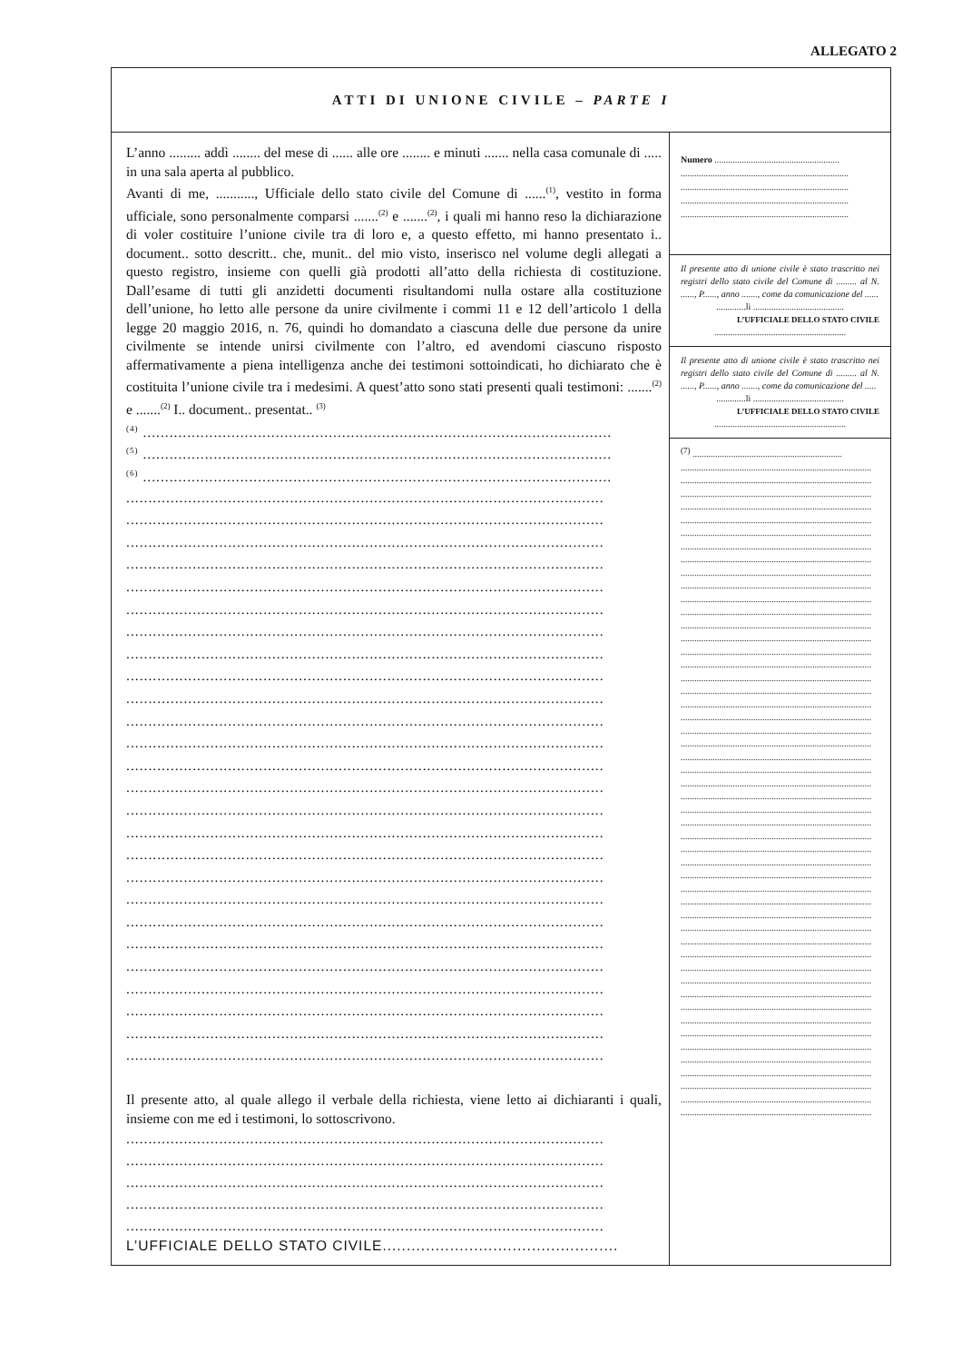ALLEGATO 2
ATTI DI UNIONE CIVILE – PARTE I
L’anno ......... addì ........ del mese di ...... alle ore ........ e minuti ....... nella casa comunale di ..... in una sala aperta al pubblico.
Avanti di me, ..........., Ufficiale dello stato civile del Comune di ......<sup>(1)</sup>, vestito in forma ufficiale, sono personalmente comparsi .......<sup>(2)</sup> e .......<sup>(2)</sup>, i quali mi hanno reso la dichiarazione di voler costituire l’unione civile tra di loro e, a questo effetto, mi hanno presentato i.. document.. sotto descritt.. che, munit.. del mio visto, inserisco nel volume degli allegati a questo registro, insieme con quelli già prodotti all’atto della richiesta di costituzione. Dall’esame di tutti gli anzidetti documenti risultandomi nulla ostare alla costituzione dell’unione, ho letto alle persone da unire civilmente i commi 11 e 12 dell’articolo 1 della legge 20 maggio 2016, n. 76, quindi ho domandato a ciascuna delle due persone da unire civilmente se intende unirsi civilmente con l’altro, ed avendomi ciascuno risposto affermativamente a piena intelligenza anche dei testimoni sottoindicati, ho dichiarato che è costituita l’unione civile tra i medesimi. A quest’atto sono stati presenti quali testimoni: .......<sup>(2)</sup> e .......<sup>(2)</sup> I.. document.. presentat.. <sup>(3)</sup>
<sup>(4)</sup> ..........................................................................................................
<sup>(5)</sup> ..........................................................................................................
<sup>(6)</sup> ..........................................................................................................
............................................................................................................
............................................................................................................
............................................................................................................
............................................................................................................
............................................................................................................
............................................................................................................
............................................................................................................
............................................................................................................
............................................................................................................
............................................................................................................
............................................................................................................
............................................................................................................
............................................................................................................
............................................................................................................
............................................................................................................
............................................................................................................
............................................................................................................
............................................................................................................
............................................................................................................
............................................................................................................
............................................................................................................
............................................................................................................
............................................................................................................
............................................................................................................
............................................................................................................
............................................................................................................
Il presente atto, al quale allego il verbale della richiesta, viene letto ai dichiaranti i quali, insieme con me ed i testimoni, lo sottoscrivono.
............................................................................................................
............................................................................................................
............................................................................................................
............................................................................................................
............................................................................................................
L’UFFICIALE DELLO STATO CIVILE.................................................
Numero .......................................................
..........................................................................
..........................................................................
..........................................................................
..........................................................................
Il presente atto di unione civile è stato trascritto nei registri dello stato civile del Comune di ......... al N. ......, P......, anno ......., come da comunicazione del ......
.............li ........................................
L’UFFICIALE DELLO STATO CIVILE
..........................................................
Il presente atto di unione civile è stato trascritto nei registri dello stato civile del Comune di ......... al N. ......, P......, anno ......., come da comunicazione del .....
.............li ........................................
L’UFFICIALE DELLO STATO CIVILE
..........................................................
<sup>(7)</sup> ..................................................................
....................................................................................
....................................................................................
....................................................................................
....................................................................................
....................................................................................
....................................................................................
....................................................................................
....................................................................................
....................................................................................
....................................................................................
....................................................................................
....................................................................................
....................................................................................
....................................................................................
....................................................................................
....................................................................................
....................................................................................
....................................................................................
....................................................................................
....................................................................................
....................................................................................
....................................................................................
....................................................................................
....................................................................................
....................................................................................
....................................................................................
....................................................................................
....................................................................................
....................................................................................
....................................................................................
....................................................................................
....................................................................................
....................................................................................
....................................................................................
....................................................................................
....................................................................................
....................................................................................
....................................................................................
....................................................................................
....................................................................................
....................................................................................
....................................................................................
....................................................................................
....................................................................................
....................................................................................
....................................................................................
....................................................................................
....................................................................................
....................................................................................
....................................................................................